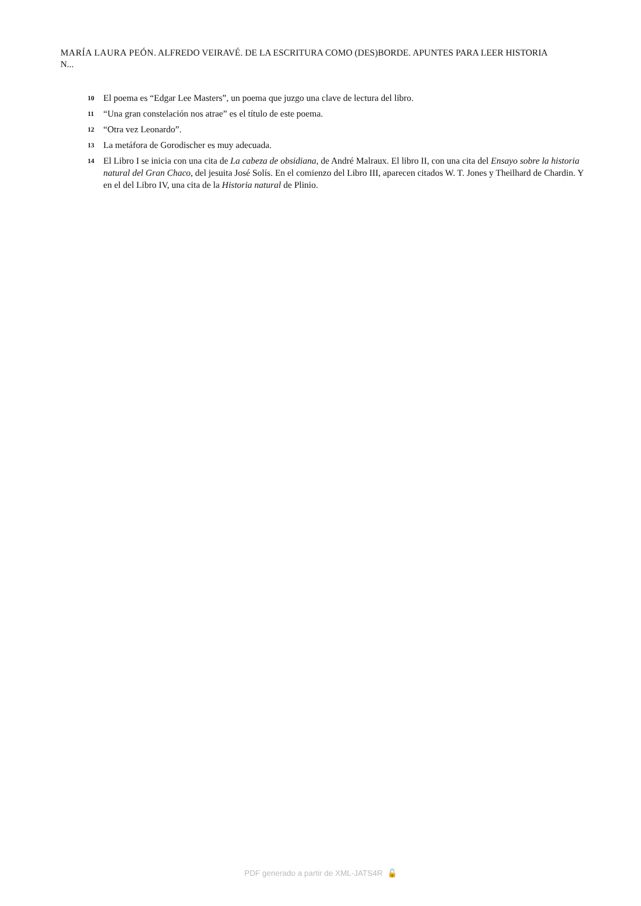MARÍA LAURA PEÓN. ALFREDO VEIRAVÉ. DE LA ESCRITURA COMO (DES)BORDE. APUNTES PARA LEER HISTORIA N...
10 El poema es “Edgar Lee Masters”, un poema que juzgo una clave de lectura del libro.
11 “Una gran constelación nos atrae” es el título de este poema.
12 “Otra vez Leonardo”.
13 La metáfora de Gorodischer es muy adecuada.
14 El Libro I se inicia con una cita de La cabeza de obsidiana, de André Malraux. El libro II, con una cita del Ensayo sobre la historia natural del Gran Chaco, del jesuita José Solís. En el comienzo del Libro III, aparecen citados W. T. Jones y Theilhard de Chardin. Y en el del Libro IV, una cita de la Historia natural de Plinio.
PDF generado a partir de XML-JATS4R 🔓